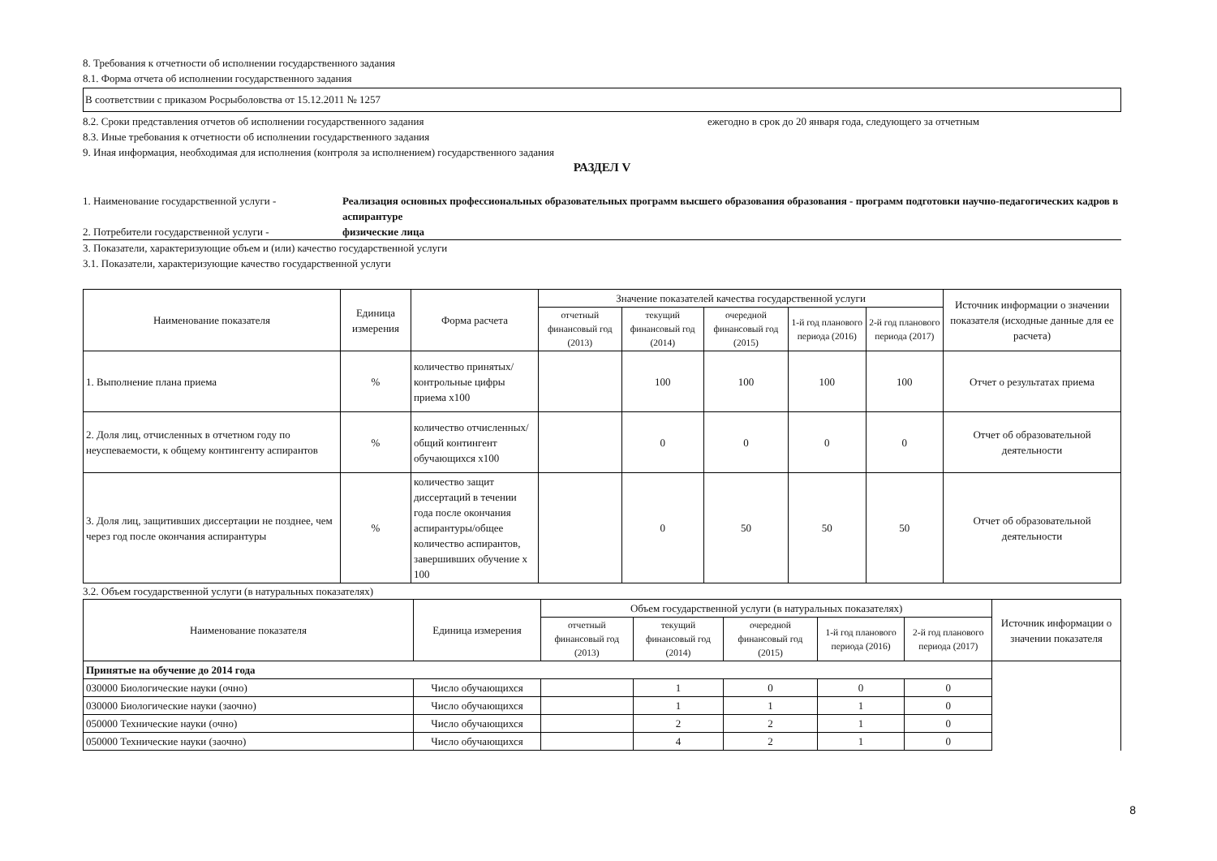8. Требования к отчетности об исполнении государственного задания
8.1. Форма отчета об исполнении государственного задания
В соответствии с приказом Росрыболовства от 15.12.2011 № 1257
8.2. Сроки представления отчетов об исполнении государственного задания ежегодно в срок до 20 января года, следующего за отчетным
8.3. Иные требования к отчетности об исполнении государственного задания
9. Иная информация, необходимая для исполнения (контроля за исполнением) государственного задания
РАЗДЕЛ V
1. Наименование государственной услуги - Реализация основных профессиональных образовательных программ высшего образования образования - программ подготовки научно-педагогических кадров в аспирантуре
2. Потребители государственной услуги - физические лица
3. Показатели, характеризующие объем и (или) качество государственной услуги
3.1. Показатели, характеризующие качество государственной услуги
| Наименование показателя | Единица измерения | Форма расчета | Значение показателей качества государственной услуги | | | | | Источник информации о значении показателя (исходные данные для ее расчета) |
| --- | --- | --- | --- | --- | --- | --- | --- | --- |
| | | | отчетный финансовый год (2013) | текущий финансовый год (2014) | очередной финансовый год (2015) | 1-й год планового периода (2016) | 2-й год планового периода (2017) | |
| 1. Выполнение плана приема | % | количество принятых/ контрольные цифры приема х100 | | 100 | 100 | 100 | 100 | Отчет о результатах приема |
| 2. Доля лиц, отчисленных в отчетном году по неуспеваемости, к общему контингенту аспирантов | % | количество отчисленных/общий контингент обучающихся х100 | | 0 | 0 | 0 | 0 | Отчет об образовательной деятельности |
| 3. Доля лиц, защитивших диссертации не позднее, чем через год после окончания аспирантуры | % | количество защит диссертаций в течении года после окончания аспирантуры/общее количество аспирантов, завершивших обучение х 100 | | 0 | 50 | 50 | 50 | Отчет об образовательной деятельности |
3.2. Объем государственной услуги (в натуральных показателях)
| Наименование показателя | Единица измерения | Объем государственной услуги (в натуральных показателях) | | | | | Источник информации о значении показателя |
| --- | --- | --- | --- | --- | --- | --- | --- |
| | | отчетный финансовый год (2013) | текущий финансовый год (2014) | очередной финансовый год (2015) | 1-й год планового периода (2016) | 2-й год планового периода (2017) | |
| Принятые на обучение до 2014 года | | | | | | | |
| 030000 Биологические науки (очно) | Число обучающихся | | 1 | 0 | 0 | 0 | |
| 030000 Биологические науки (заочно) | Число обучающихся | | 1 | 1 | 1 | 0 | |
| 050000 Технические науки (очно) | Число обучающихся | | 2 | 2 | 1 | 0 | |
| 050000 Технические науки (заочно) | Число обучающихся | | 4 | 2 | 1 | 0 | |
8